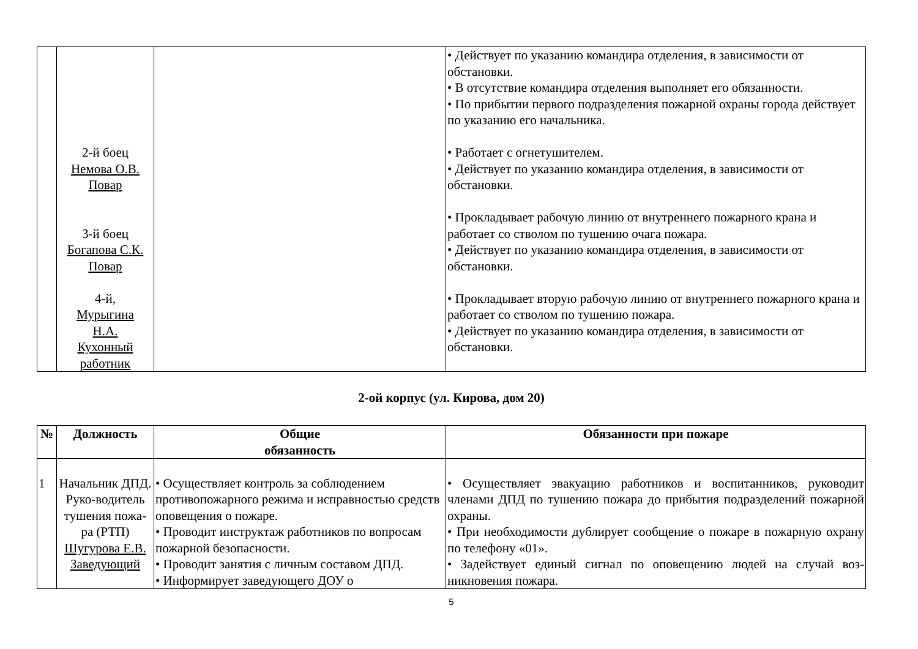| | 2-й боец Немова О.В. Повар 3-й боец Богапова С.К. Повар 4-й, Мурыгина Н.А. Кухонный работник | | • Действует по указанию командира отделения, в зависимости от обстановки. • В отсутствие командира отделения выполняет его обязанности. • По прибытии первого подразделения пожарной охраны города действует по указанию его начальника. • Работает с огнетушителем. • Действует по указанию командира отделения, в зависимости от обстановки. • Прокладывает рабочую линию от внутреннего пожарного крана и работает со стволом по тушению очага пожара. • Действует по указанию командира отделения, в зависимости от обстановки. • Прокладывает вторую рабочую линию от внутреннего пожарного крана и работает со стволом по тушению пожара. • Действует по указанию командира отделения, в зависимости от обстановки. |
2-ой корпус (ул. Кирова, дом 20)
| № | Должность | Общие обязанность | Обязанности при пожаре |
| --- | --- | --- | --- |
| 1 | Начальник ДПД. Руко-водитель тушения пожа-ра (РТП) Шугурова Е.В. Заведующий | • Осуществляет контроль за соблюдением противопожарного режима и исправностью средств оповещения о пожаре. • Проводит инструктаж работников по вопросам пожарной безопасности. • Проводит занятия с личным составом ДПД. • Информирует заведующего ДОУ о | • Осуществляет эвакуацию работников и воспитанников, руководит членами ДПД по тушению пожара до прибытия подразделений пожарной охраны. • При необходимости дублирует сообщение о пожаре в пожарную охрану по телефону «01». • Задействует единый сигнал по оповещению людей на случай воз-никновения пожара. |
5